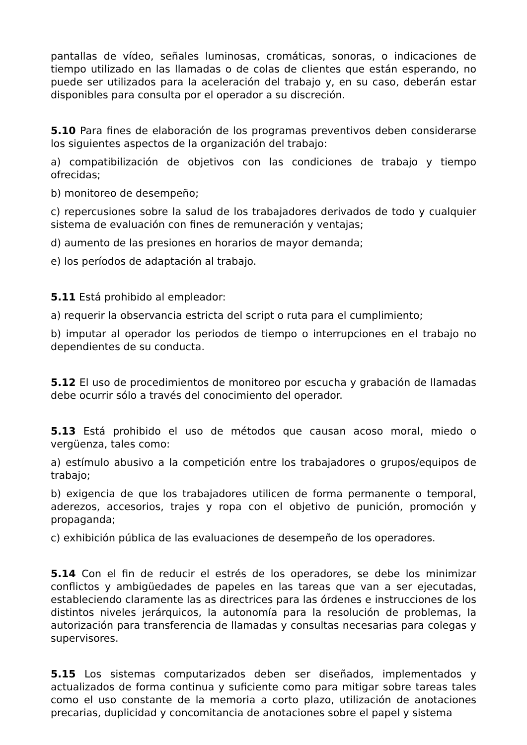pantallas de vídeo, señales luminosas, cromáticas, sonoras, o indicaciones de tiempo utilizado en las llamadas o de colas de clientes que están esperando, no puede ser utilizados para la aceleración del trabajo y, en su caso, deberán estar disponibles para consulta por el operador a su discreción.
5.10 Para fines de elaboración de los programas preventivos deben considerarse los siguientes aspectos de la organización del trabajo:
a) compatibilización de objetivos con las condiciones de trabajo y tiempo ofrecidas;
b) monitoreo de desempeño;
c) repercusiones sobre la salud de los trabajadores derivados de todo y cualquier sistema de evaluación con fines de remuneración y ventajas;
d) aumento de las presiones en horarios de mayor demanda;
e) los períodos de adaptación al trabajo.
5.11 Está prohibido al empleador:
a) requerir la observancia estricta del script o ruta para el cumplimiento;
b) imputar al operador los periodos de tiempo o interrupciones en el trabajo no dependientes de su conducta.
5.12 El uso de procedimientos de monitoreo por escucha y grabación de llamadas debe ocurrir sólo a través del conocimiento del operador.
5.13 Está prohibido el uso de métodos que causan acoso moral, miedo o vergüenza, tales como:
a) estímulo abusivo a la competición entre los trabajadores o grupos/equipos de trabajo;
b) exigencia de que los trabajadores utilicen de forma permanente o temporal, aderezos, accesorios, trajes y ropa con el objetivo de punición, promoción y propaganda;
c) exhibición pública de las evaluaciones de desempeño de los operadores.
5.14 Con el fin de reducir el estrés de los operadores, se debe los minimizar conflictos y ambigüedades de papeles en las tareas que van a ser ejecutadas, estableciendo claramente las as directrices para las órdenes e instrucciones de los distintos niveles jerárquicos, la autonomía para la resolución de problemas, la autorización para transferencia de llamadas y consultas necesarias para colegas y supervisores.
5.15 Los sistemas computarizados deben ser diseñados, implementados y actualizados de forma continua y suficiente como para mitigar sobre tareas tales como el uso constante de la memoria a corto plazo, utilización de anotaciones precarias, duplicidad y concomitancia de anotaciones sobre el papel y sistema